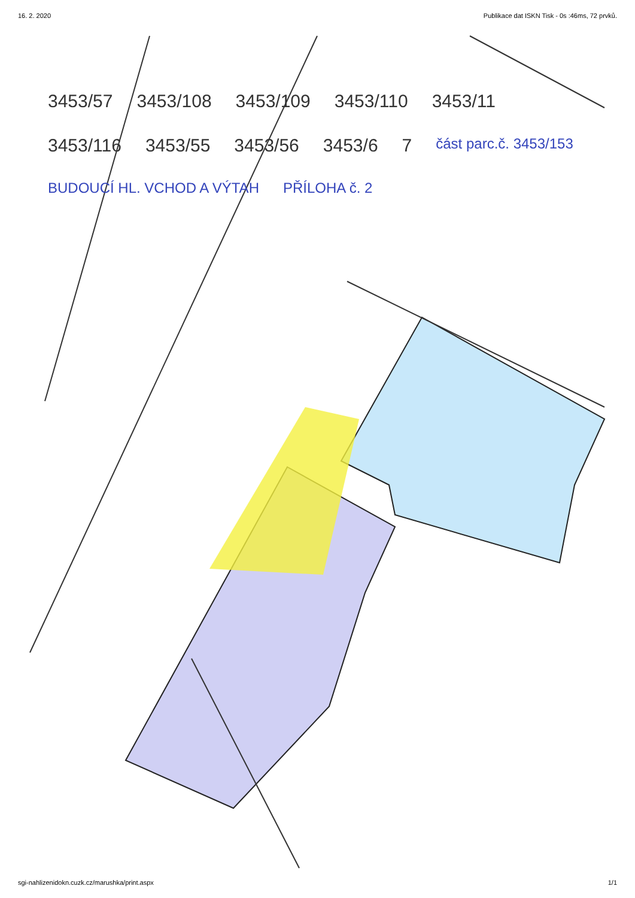16. 2. 2020 Publikace dat ISKN Tisk - 0s :46ms, 72 prvků.
3453/57 3453/108 3453/109 3453/110 3453/11 3453/116 3453/55 3453/56 3453/6 7 část parc.č. 3453/153 BUDOUCÍ HL. VCHOD A VÝTAH PŘÍLOHA č. 2
sgi-nahlizenidokn.cuzk.cz/marushka/print.aspx 1/1